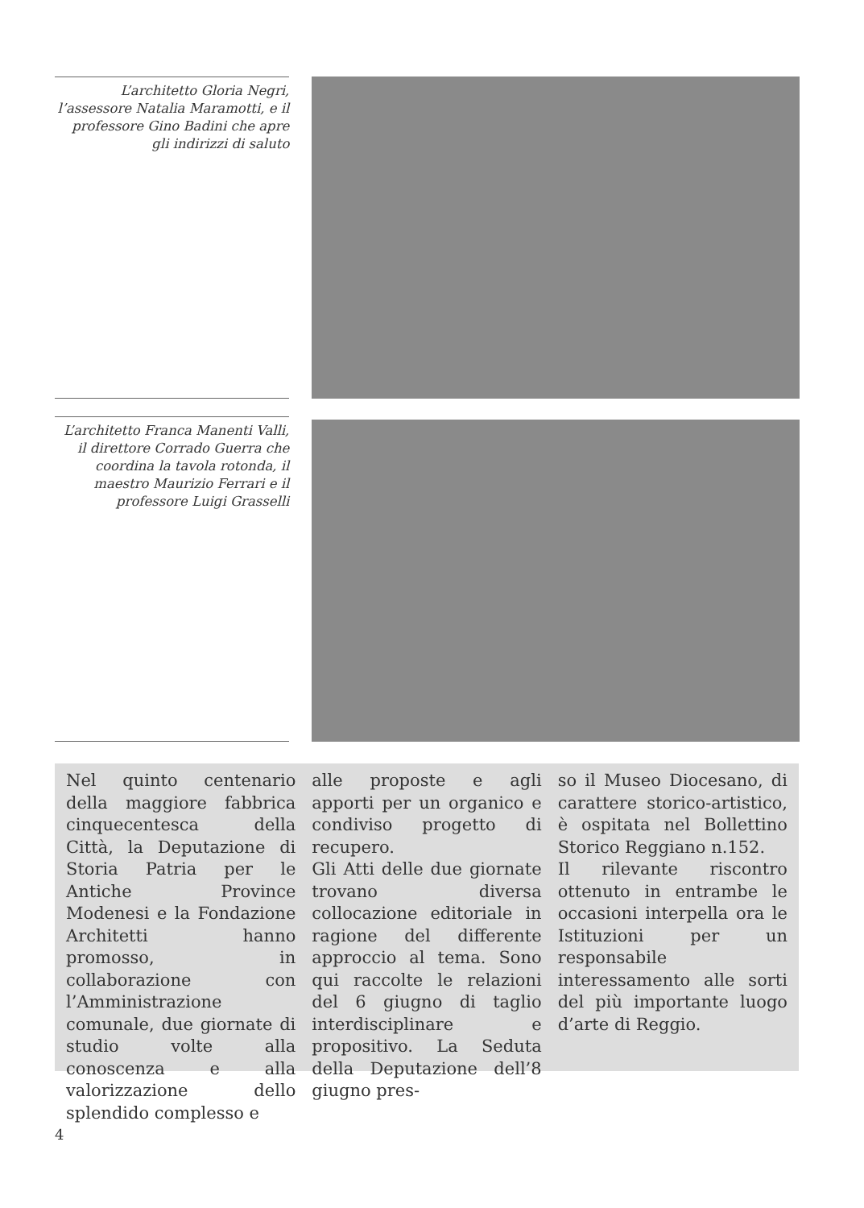L’architetto Gloria Negri, l’assessore Natalia Maramotti, e il professore Gino Badini che apre gli indirizzi di saluto
L’architetto Franca Manenti Valli, il direttore Corrado Guerra che coordina la tavola rotonda, il maestro Maurizio Ferrari e il professore Luigi Grasselli
Nel quinto centenario della maggiore fabbrica cinquecentesca della Città, la Deputazione di Storia Patria per le Antiche Province Modenesi e la Fondazione Architetti hanno promosso, in collaborazione con l’Amministrazione comunale, due giornate di studio volte alla conoscenza e alla valorizzazione dello splendido complesso e
alle proposte e agli apporti per un organico e condiviso progetto di recupero.
Gli Atti delle due giornate trovano diversa collocazione editoriale in ragione del differente approccio al tema. Sono qui raccolte le relazioni del 6 giugno di taglio interdisciplinare e propositivo. La Seduta della Deputazione dell’8 giugno pres-
so il Museo Diocesano, di carattere storico-artistico, è ospitata nel Bollettino Storico Reggiano n.152.
Il rilevante riscontro ottenuto in entrambe le occasioni interpella ora le Istituzioni per un responsabile interessamento alle sorti del più importante luogo d’arte di Reggio.
4